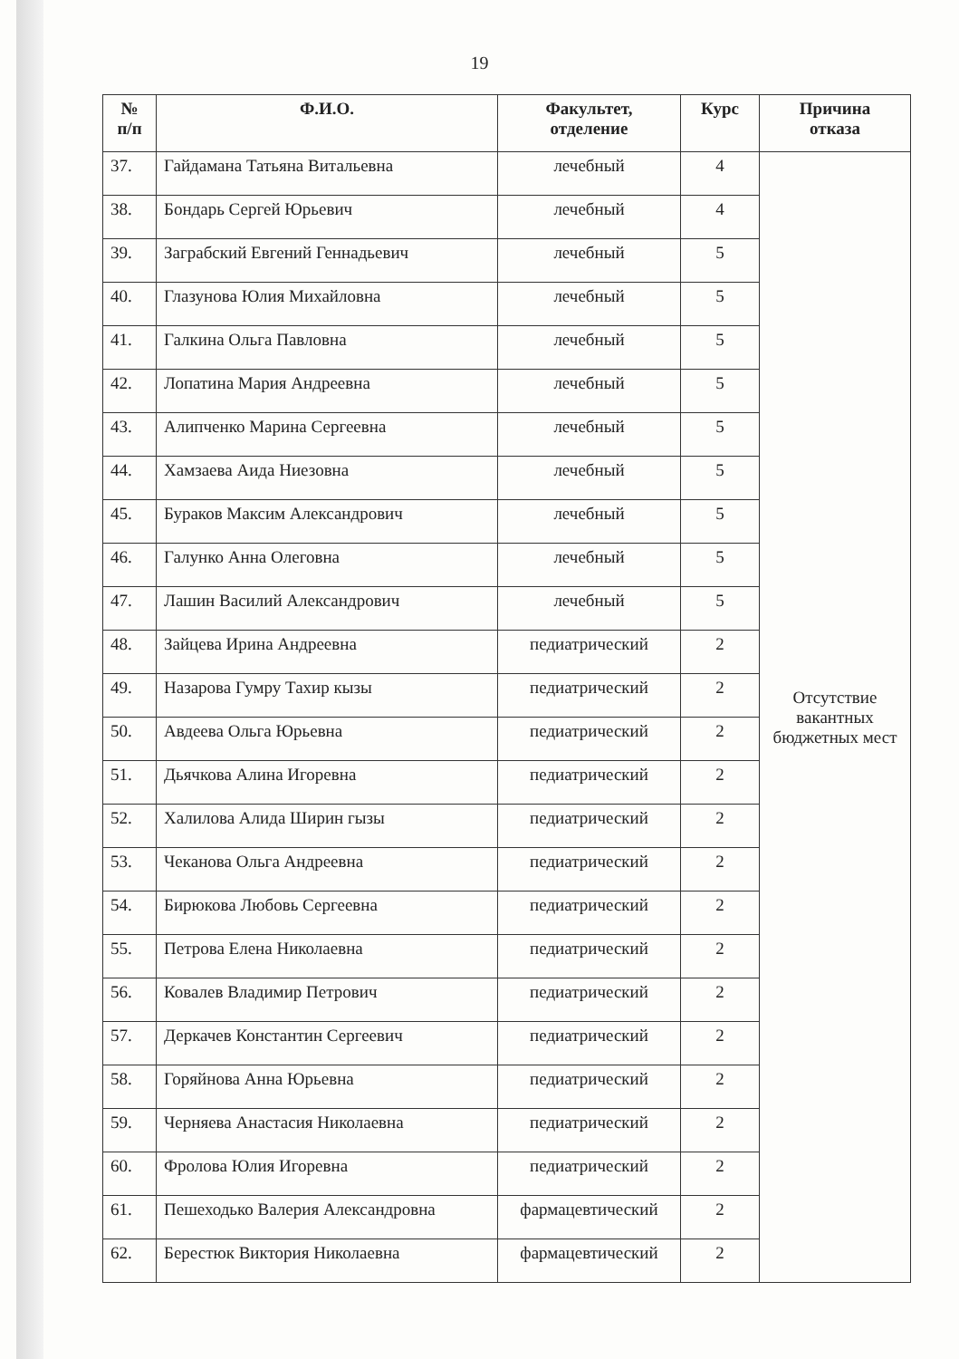19
| № п/п | Ф.И.О. | Факультет, отделение | Курс | Причина отказа |
| --- | --- | --- | --- | --- |
| 37. | Гайдамана Татьяна Витальевна | лечебный | 4 | Отсутствие вакантных бюджетных мест |
| 38. | Бондарь Сергей Юрьевич | лечебный | 4 | |
| 39. | Заграбский Евгений Геннадьевич | лечебный | 5 | |
| 40. | Глазунова Юлия Михайловна | лечебный | 5 | |
| 41. | Галкина Ольга Павловна | лечебный | 5 | |
| 42. | Лопатина Мария Андреевна | лечебный | 5 | |
| 43. | Алипченко Марина Сергеевна | лечебный | 5 | |
| 44. | Хамзаева Аида Ниезовна | лечебный | 5 | |
| 45. | Бураков Максим Александрович | лечебный | 5 | |
| 46. | Галунко Анна Олеговна | лечебный | 5 | |
| 47. | Лашин Василий Александрович | лечебный | 5 | |
| 48. | Зайцева Ирина Андреевна | педиатрический | 2 | |
| 49. | Назарова Гумру Тахир кызы | педиатрический | 2 | |
| 50. | Авдеева Ольга Юрьевна | педиатрический | 2 | |
| 51. | Дьячкова Алина Игоревна | педиатрический | 2 | |
| 52. | Халилова Алида Ширин гызы | педиатрический | 2 | |
| 53. | Чеканова Ольга Андреевна | педиатрический | 2 | |
| 54. | Бирюкова Любовь Сергеевна | педиатрический | 2 | |
| 55. | Петрова Елена Николаевна | педиатрический | 2 | |
| 56. | Ковалев Владимир Петрович | педиатрический | 2 | |
| 57. | Деркачев Константин Сергеевич | педиатрический | 2 | |
| 58. | Горяйнова Анна Юрьевна | педиатрический | 2 | |
| 59. | Черняева Анастасия Николаевна | педиатрический | 2 | |
| 60. | Фролова Юлия Игоревна | педиатрический | 2 | |
| 61. | Пешеходько Валерия Александровна | фармацевтический | 2 | |
| 62. | Берестюк Виктория Николаевна | фармацевтический | 2 | |